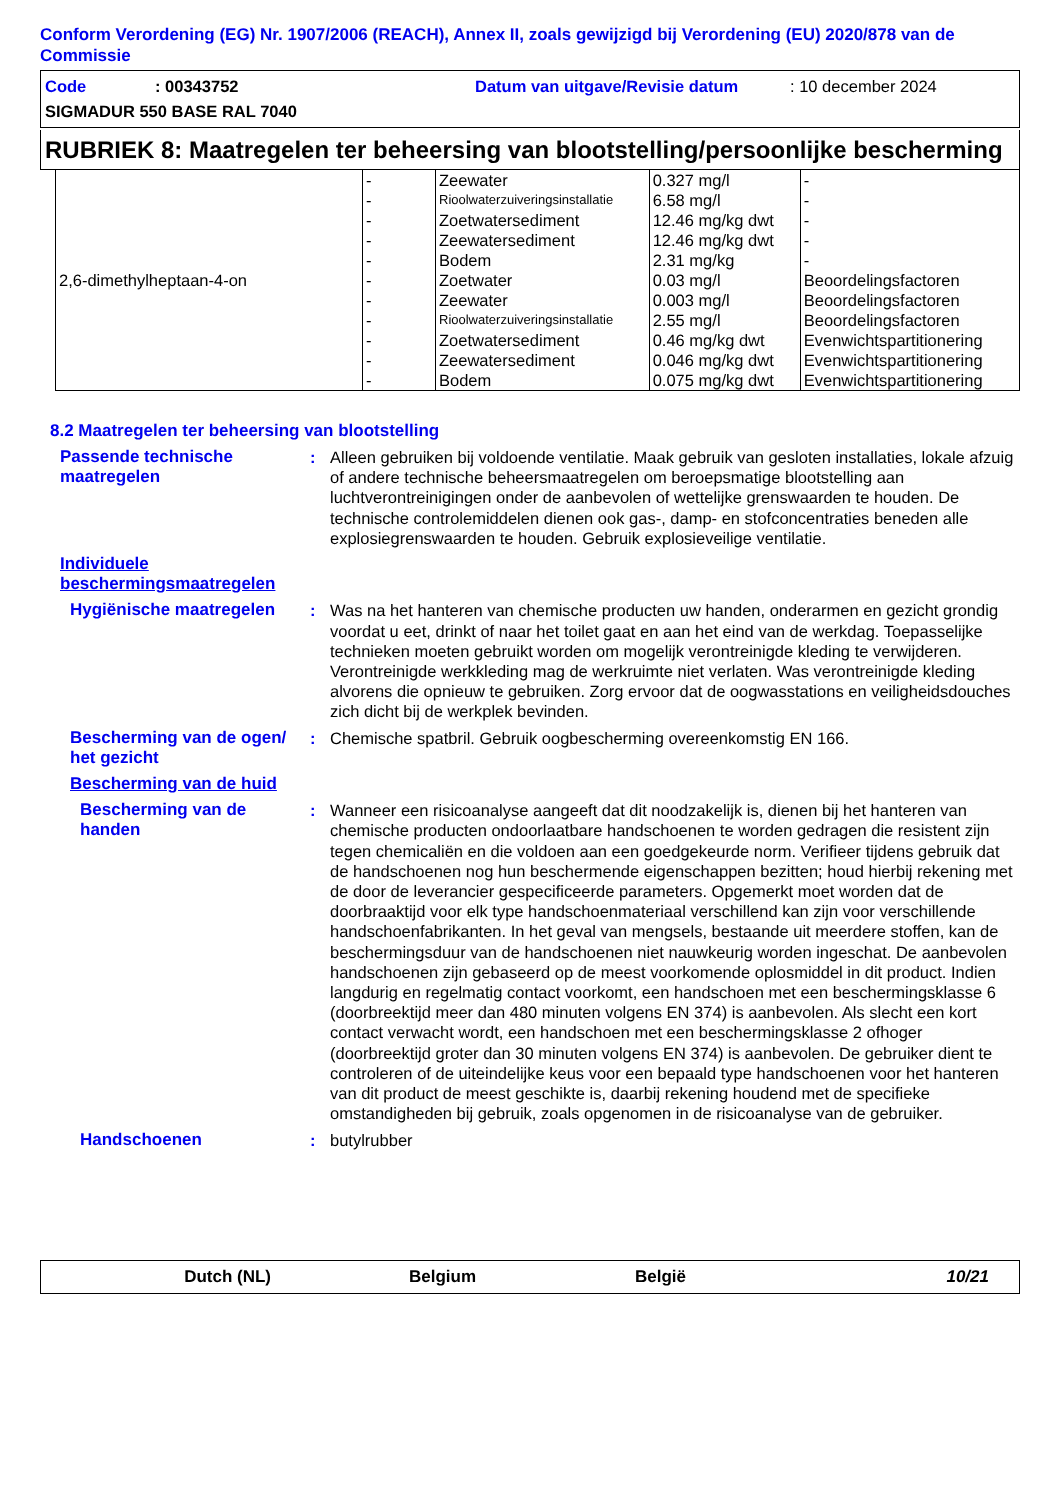Conform Verordening (EG) Nr. 1907/2006 (REACH), Annex II, zoals gewijzigd bij Verordening (EU) 2020/878 van de Commissie
Code: 00343752 Datum van uitgave/Revisie datum: 10 december 2024
SIGMADUR 550 BASE RAL 7040
RUBRIEK 8: Maatregelen ter beheersing van blootstelling/persoonlijke bescherming
| 2,6-dimethylheptaan-4-on | - | Zeewater | 0.327 mg/l | - |
| | - | Rioolwaterzuiveringsinstallatie | 6.58 mg/l | - |
| | - | Zoetwatersediment | 12.46 mg/kg dwt | - |
| | - | Zeewatersediment | 12.46 mg/kg dwt | - |
| | - | Bodem | 2.31 mg/kg | - |
| | - | Zoetwater | 0.03 mg/l | Beoordelingsfactoren |
| | - | Zeewater | 0.003 mg/l | Beoordelingsfactoren |
| | - | Rioolwaterzuiveringsinstallatie | 2.55 mg/l | Beoordelingsfactoren |
| | - | Zoetwatersediment | 0.46 mg/kg dwt | Evenwichtspartitionering |
| | - | Zeewatersediment | 0.046 mg/kg dwt | Evenwichtspartitionering |
| | - | Bodem | 0.075 mg/kg dwt | Evenwichtspartitionering |
8.2 Maatregelen ter beheersing van blootstelling
Passende technische maatregelen
: Alleen gebruiken bij voldoende ventilatie. Maak gebruik van gesloten installaties, lokale afzuig of andere technische beheersmaatregelen om beroepsmatige blootstelling aan luchtverontreinigingen onder de aanbevolen of wettelijke grenswaarden te houden. De technische controlemiddelen dienen ook gas-, damp- en stofconcentraties beneden alle explosiegrenswaarden te houden. Gebruik explosieveilige ventilatie.
Individuele beschermingsmaatregelen
Hygiënische maatregelen : Was na het hanteren van chemische producten uw handen, onderarmen en gezicht grondig voordat u eet, drinkt of naar het toilet gaat en aan het eind van de werkdag. Toepasselijke technieken moeten gebruikt worden om mogelijk verontreinigde kleding te verwijderen. Verontreinigde werkkleding mag de werkruimte niet verlaten. Was verontreinigde kleding alvorens die opnieuw te gebruiken. Zorg ervoor dat de oogwasstations en veiligheidsdouches zich dicht bij de werkplek bevinden.
Bescherming van de ogen/ het gezicht
: Chemische spatbril. Gebruik oogbescherming overeenkomstig EN 166.
Bescherming van de huid
Bescherming van de handen
: Wanneer een risicoanalyse aangeeft dat dit noodzakelijk is, dienen bij het hanteren van chemische producten ondoorlaatbare handschoenen te worden gedragen die resistent zijn tegen chemicaliën en die voldoen aan een goedgekeurde norm. Verifieer tijdens gebruik dat de handschoenen nog hun beschermende eigenschappen bezitten; houd hierbij rekening met de door de leverancier gespecificeerde parameters. Opgemerkt moet worden dat de doorbraaktijd voor elk type handschoenmateriaal verschillend kan zijn voor verschillende handschoenfabrikanten. In het geval van mengsels, bestaande uit meerdere stoffen, kan de beschermingsduur van de handschoenen niet nauwkeurig worden ingeschat. De aanbevolen handschoenen zijn gebaseerd op de meest voorkomende oplosmiddel in dit product. Indien langdurig en regelmatig contact voorkomt, een handschoen met een beschermingsklasse 6 (doorbreektijd meer dan 480 minuten volgens EN 374) is aanbevolen. Als slecht een kort contact verwacht wordt, een handschoen met een beschermingsklasse 2 ofhoger (doorbreektijd groter dan 30 minuten volgens EN 374) is aanbevolen. De gebruiker dient te controleren of de uiteindelijke keus voor een bepaald type handschoenen voor het hanteren van dit product de meest geschikte is, daarbij rekening houdend met de specifieke omstandigheden bij gebruik, zoals opgenomen in de risicoanalyse van de gebruiker.
Handschoenen : butylrubber
Dutch (NL) Belgium België 10/21